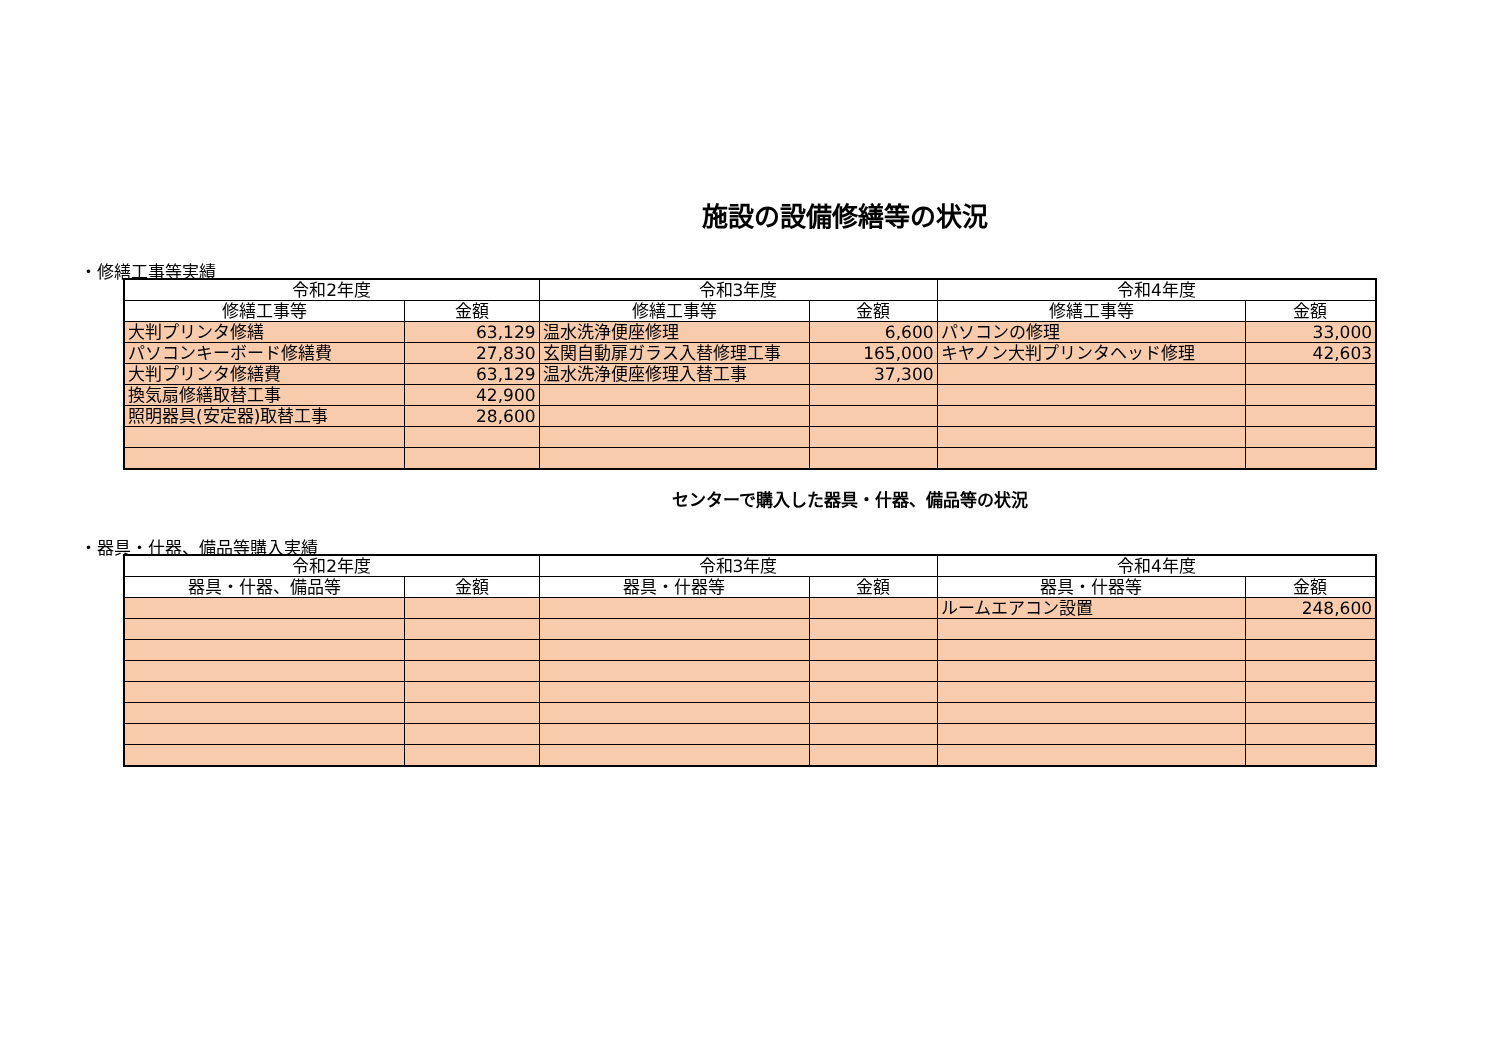施設の設備修繕等の状況
・修繕工事等実績
| 令和2年度 | | 令和3年度 | | 令和4年度 | |
| --- | --- | --- | --- | --- | --- |
| 修繕工事等 | 金額 | 修繕工事等 | 金額 | 修繕工事等 | 金額 |
| 大判プリンタ修繕 | 63,129 | 温水洗浄便座修理 | 6,600 | パソコンの修理 | 33,000 |
| パソコンキーボード修繕費 | 27,830 | 玄関自動扉ガラス入替修理工事 | 165,000 | キヤノン大判プリンタヘッド修理 | 42,603 |
| 大判プリンタ修繕費 | 63,129 | 温水洗浄便座修理入替工事 | 37,300 | | |
| 換気扇修繕取替工事 | 42,900 | | | | |
| 照明器具(安定器)取替工事 | 28,600 | | | | |
センターで購入した器具・什器、備品等の状況
・器具・什器、備品等購入実績
| 令和2年度 | | 令和3年度 | | 令和4年度 | |
| --- | --- | --- | --- | --- | --- |
| 器具・什器、備品等 | 金額 | 器具・什器等 | 金額 | 器具・什器等 | 金額 |
| | | | | ルームエアコン設置 | 248,600 |